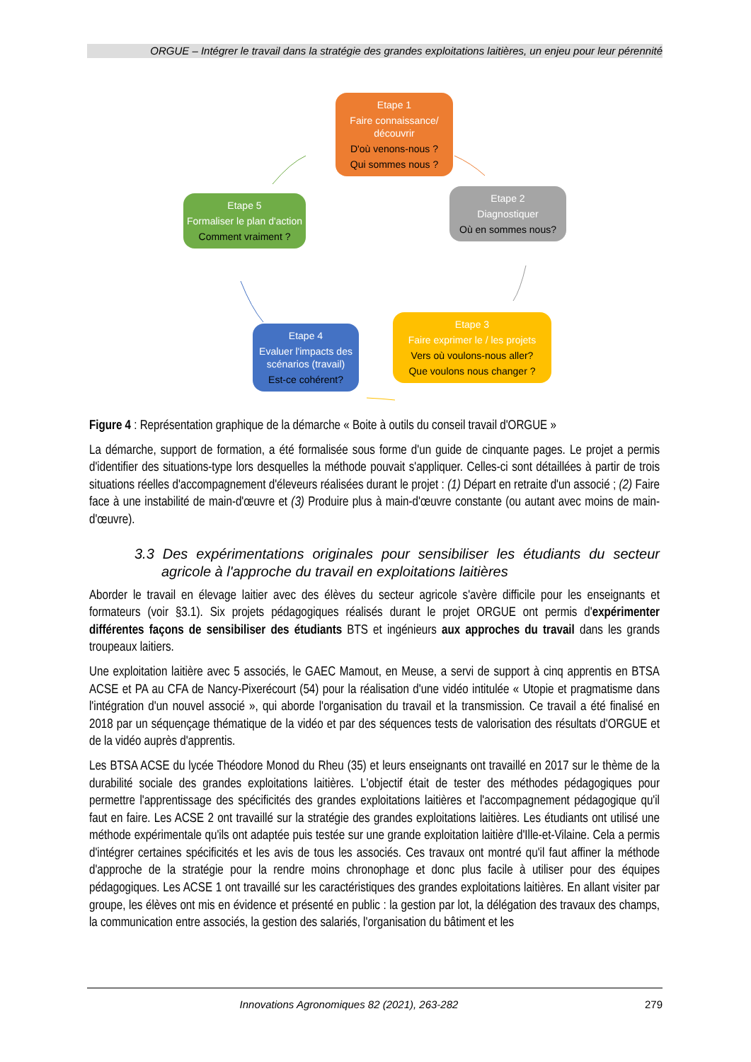ORGUE – Intégrer le travail dans la stratégie des grandes exploitations laitières, un enjeu pour leur pérennité
Etape 1
Faire connaissance/ découvrir
D'où venons-nous ?
Qui sommes nous ?
Etape 2
Diagnostiquer
Où en sommes nous?
Etape 3
Faire exprimer le / les projets
Vers où voulons-nous aller?
Que voulons nous changer ?
Etape 4
Evaluer l'impacts des scénarios (travail)
Est-ce cohérent?
Etape 5
Formaliser le plan d'action
Comment vraiment ?
Figure 4 : Représentation graphique de la démarche « Boite à outils du conseil travail d'ORGUE »
La démarche, support de formation, a été formalisée sous forme d'un guide de cinquante pages. Le projet a permis d'identifier des situations-type lors desquelles la méthode pouvait s'appliquer. Celles-ci sont détaillées à partir de trois situations réelles d'accompagnement d'éleveurs réalisées durant le projet : (1) Départ en retraite d'un associé ; (2) Faire face à une instabilité de main-d'œuvre et (3) Produire plus à main-d'œuvre constante (ou autant avec moins de main-d'œuvre).
3.3 Des expérimentations originales pour sensibiliser les étudiants du secteur agricole à l'approche du travail en exploitations laitières
Aborder le travail en élevage laitier avec des élèves du secteur agricole s'avère difficile pour les enseignants et formateurs (voir §3.1). Six projets pédagogiques réalisés durant le projet ORGUE ont permis d'expérimenter différentes façons de sensibiliser des étudiants BTS et ingénieurs aux approches du travail dans les grands troupeaux laitiers.
Une exploitation laitière avec 5 associés, le GAEC Mamout, en Meuse, a servi de support à cinq apprentis en BTSA ACSE et PA au CFA de Nancy-Pixerécourt (54) pour la réalisation d'une vidéo intitulée « Utopie et pragmatisme dans l'intégration d'un nouvel associé », qui aborde l'organisation du travail et la transmission. Ce travail a été finalisé en 2018 par un séquençage thématique de la vidéo et par des séquences tests de valorisation des résultats d'ORGUE et de la vidéo auprès d'apprentis.
Les BTSA ACSE du lycée Théodore Monod du Rheu (35) et leurs enseignants ont travaillé en 2017 sur le thème de la durabilité sociale des grandes exploitations laitières. L'objectif était de tester des méthodes pédagogiques pour permettre l'apprentissage des spécificités des grandes exploitations laitières et l'accompagnement pédagogique qu'il faut en faire. Les ACSE 2 ont travaillé sur la stratégie des grandes exploitations laitières. Les étudiants ont utilisé une méthode expérimentale qu'ils ont adaptée puis testée sur une grande exploitation laitière d'Ille-et-Vilaine. Cela a permis d'intégrer certaines spécificités et les avis de tous les associés. Ces travaux ont montré qu'il faut affiner la méthode d'approche de la stratégie pour la rendre moins chronophage et donc plus facile à utiliser pour des équipes pédagogiques. Les ACSE 1 ont travaillé sur les caractéristiques des grandes exploitations laitières. En allant visiter par groupe, les élèves ont mis en évidence et présenté en public : la gestion par lot, la délégation des travaux des champs, la communication entre associés, la gestion des salariés, l'organisation du bâtiment et les
Innovations Agronomiques 82 (2021), 263-282 279